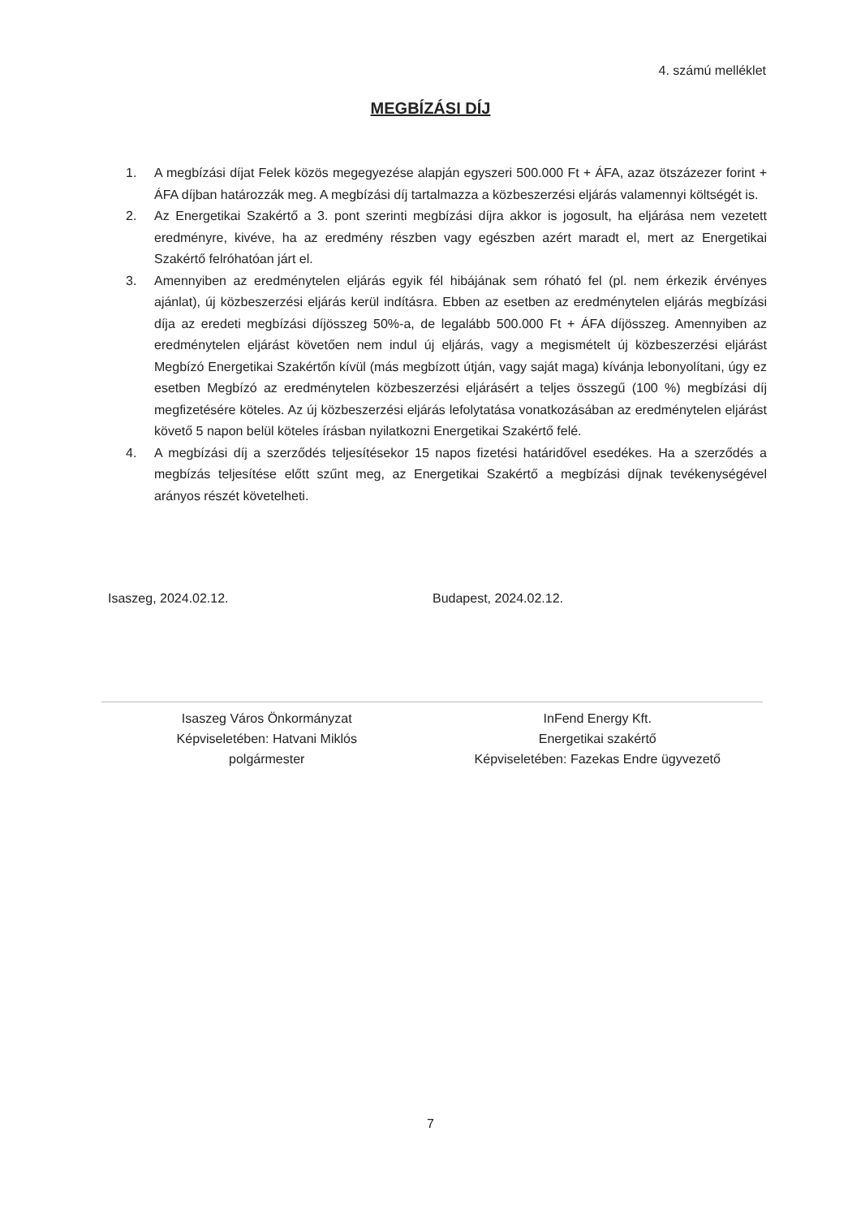4. számú melléklet
MEGBÍZÁSI DÍJ
1. A megbízási díjat Felek közös megegyezése alapján egyszeri 500.000 Ft + ÁFA, azaz ötszázezer forint + ÁFA díjban határozzák meg. A megbízási díj tartalmazza a közbeszerzési eljárás valamennyi költségét is.
2. Az Energetikai Szakértő a 3. pont szerinti megbízási díjra akkor is jogosult, ha eljárása nem vezetett eredményre, kivéve, ha az eredmény részben vagy egészben azért maradt el, mert az Energetikai Szakértő felróhatóan járt el.
3. Amennyiben az eredménytelen eljárás egyik fél hibájának sem róható fel (pl. nem érkezik érvényes ajánlat), új közbeszerzési eljárás kerül indításra. Ebben az esetben az eredménytelen eljárás megbízási díja az eredeti megbízási díjösszeg 50%-a, de legalább 500.000 Ft + ÁFA díjösszeg. Amennyiben az eredménytelen eljárást követően nem indul új eljárás, vagy a megismételt új közbeszerzési eljárást Megbízó Energetikai Szakértőn kívül (más megbízott útján, vagy saját maga) kívánja lebonyolítani, úgy ez esetben Megbízó az eredménytelen közbeszerzési eljárásért a teljes összegű (100 %) megbízási díj megfizetésére köteles. Az új közbeszerzési eljárás lefolytatása vonatkozásában az eredménytelen eljárást követő 5 napon belül köteles írásban nyilatkozni Energetikai Szakértő felé.
4. A megbízási díj a szerződés teljesítésekor 15 napos fizetési határidővel esedékes. Ha a szerződés a megbízás teljesítése előtt szűnt meg, az Energetikai Szakértő a megbízási díjnak tevékenységével arányos részét követelheti.
Isaszeg, 2024.02.12. Budapest, 2024.02.12.
Isaszeg Város Önkormányzat
Képviseletében: Hatvani Miklós
polgármester
InFend Energy Kft.
Energetikai szakértő
Képviseletében: Fazekas Endre ügyvezető
7